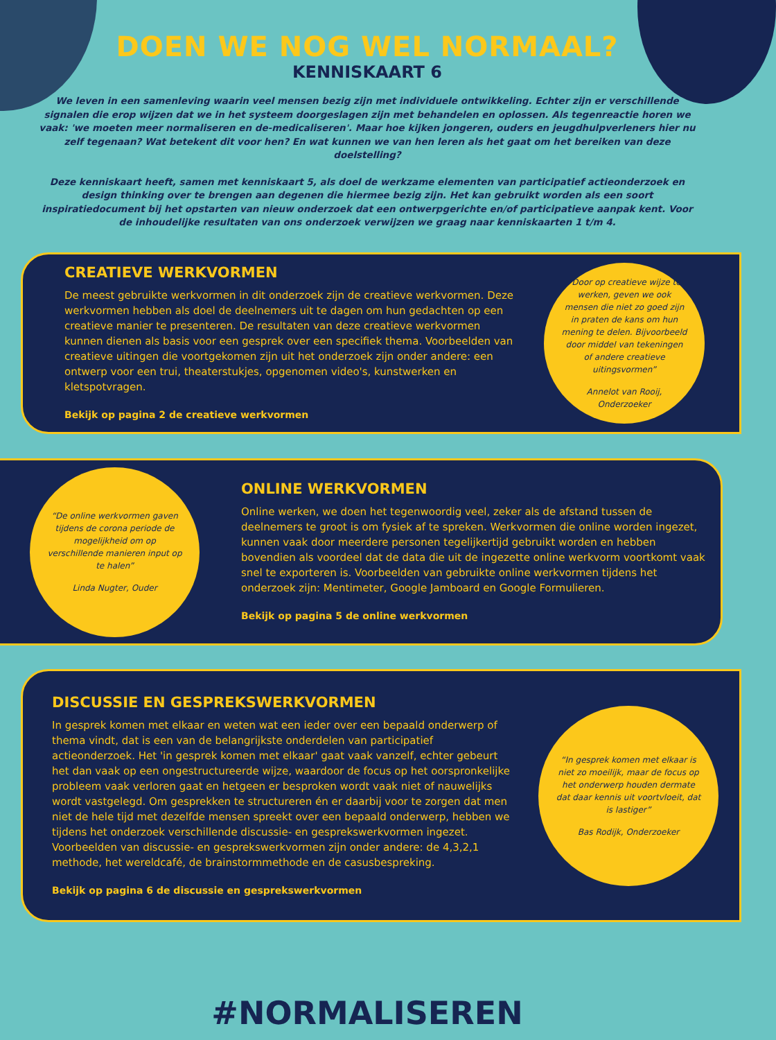DOEN WE NOG WEL NORMAAL?
KENNISKAART 6
We leven in een samenleving waarin veel mensen bezig zijn met individuele ontwikkeling. Echter zijn er verschillende signalen die erop wijzen dat we in het systeem doorgeslagen zijn met behandelen en oplossen. Als tegenreactie horen we vaak: 'we moeten meer normaliseren en de-medicaliseren'. Maar hoe kijken jongeren, ouders en jeugdhulpverleners hier nu zelf tegenaan? Wat betekent dit voor hen? En wat kunnen we van hen leren als het gaat om het bereiken van deze doelstelling?
Deze kenniskaart heeft, samen met kenniskaart 5, als doel de werkzame elementen van participatief actieonderzoek en design thinking over te brengen aan degenen die hiermee bezig zijn. Het kan gebruikt worden als een soort inspiratiedocument bij het opstarten van nieuw onderzoek dat een ontwerpgerichte en/of participatieve aanpak kent. Voor de inhoudelijke resultaten van ons onderzoek verwijzen we graag naar kenniskaarten 1 t/m 4.
CREATIEVE WERKVORMEN
De meest gebruikte werkvormen in dit onderzoek zijn de creatieve werkvormen. Deze werkvormen hebben als doel de deelnemers uit te dagen om hun gedachten op een creatieve manier te presenteren. De resultaten van deze creatieve werkvormen kunnen dienen als basis voor een gesprek over een specifiek thema. Voorbeelden van creatieve uitingen die voortgekomen zijn uit het onderzoek zijn onder andere: een ontwerp voor een trui, theaterstukjes, opgenomen video's, kunstwerken en kletspotvragen.
Bekijk op pagina 2 de creatieve werkvormen
“Door op creatieve wijze te werken, geven we ook mensen die niet zo goed zijn in praten de kans om hun mening te delen. Bijvoorbeeld door middel van tekeningen of andere creatieve uitingsvormen”
Annelot van Rooij, Onderzoeker
“De online werkvormen gaven tijdens de corona periode de mogelijkheid om op verschillende manieren input op te halen”
Linda Nugter, Ouder
ONLINE WERKVORMEN
Online werken, we doen het tegenwoordig veel, zeker als de afstand tussen de deelnemers te groot is om fysiek af te spreken. Werkvormen die online worden ingezet, kunnen vaak door meerdere personen tegelijkertijd gebruikt worden en hebben bovendien als voordeel dat de data die uit de ingezette online werkvorm voortkomt vaak snel te exporteren is. Voorbeelden van gebruikte online werkvormen tijdens het onderzoek zijn: Mentimeter, Google Jamboard en Google Formulieren.
Bekijk op pagina 5 de online werkvormen
DISCUSSIE EN GESPREKSWERKVORMEN
In gesprek komen met elkaar en weten wat een ieder over een bepaald onderwerp of thema vindt, dat is een van de belangrijkste onderdelen van participatief actieonderzoek. Het 'in gesprek komen met elkaar' gaat vaak vanzelf, echter gebeurt het dan vaak op een ongestructureerde wijze, waardoor de focus op het oorspronkelijke probleem vaak verloren gaat en hetgeen er besproken wordt vaak niet of nauwelijks wordt vastgelegd. Om gesprekken te structureren én er daarbij voor te zorgen dat men niet de hele tijd met dezelfde mensen spreekt over een bepaald onderwerp, hebben we tijdens het onderzoek verschillende discussie- en gesprekswerkvormen ingezet. Voorbeelden van discussie- en gesprekswerkvormen zijn onder andere: de 4,3,2,1 methode, het wereldcafé, de brainstormmethode en de casusbespreking.
Bekijk op pagina 6 de discussie en gesprekswerkvormen
“In gesprek komen met elkaar is niet zo moeilijk, maar de focus op het onderwerp houden dermate dat daar kennis uit voortvloeit, dat is lastiger”
Bas Rodijk, Onderzoeker
#NORMALISEREN